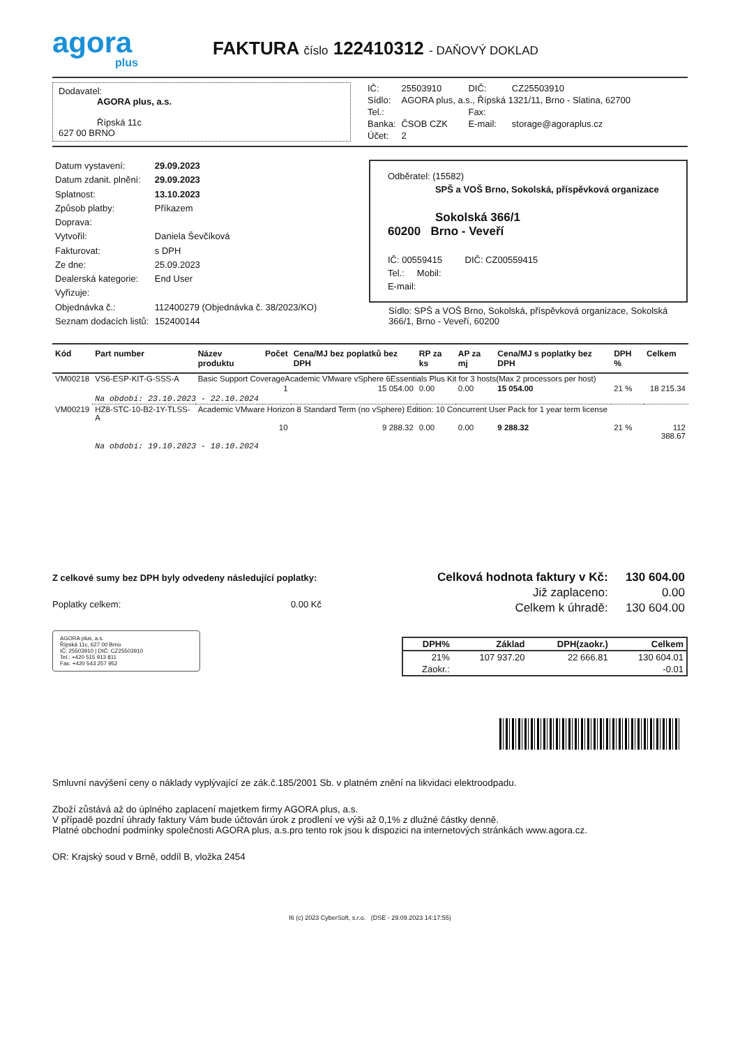agora
plus
FAKTURA číslo 122410312 - DAŇOVÝ DOKLAD
Dodavatel:
AGORA plus, a.s.
Řípská 11c
627 00 BRNO
| IČ: | 25503910 | DIČ: | CZ25503910 |
| Sídlo: | AGORA plus, a.s., Řípská 1321/11, Brno - Slatina, 62700 | | |
| Tel.: | | Fax: | |
| Banka: | ČSOB CZK | E-mail: | storage@agoraplus.cz |
| Účet: | 2 | | |
| Datum vystavení: | 29.09.2023 |
| Datum zdanit. plnění: | 29.09.2023 |
| Splatnost: | 13.10.2023 |
| Způsob platby: | Příkazem |
| Doprava: | |
| Vytvořil: | Daniela Ševčíková |
| Fakturovat: | s DPH |
| Ze dne: | 25.09.2023 |
| Dealerská kategorie: | End User |
| Vyřizuje: | |
| Objednávka č.: | 112400279 (Objednávka č. 38/2023/KO) |
| Seznam dodacích listů: | 152400144 |
Odběratel: (15582)
SPŠ a VOŠ Brno, Sokolská, příspěvková organizace
Sokolská 366/1
60200 Brno - Veveří
IČ: 00559415 DIČ: CZ00559415
Tel.: Mobil:
E-mail:
Sídlo: SPŠ a VOŠ Brno, Sokolská, příspěvková organizace, Sokolská 366/1, Brno - Veveří, 60200
| Kód | Part number | Název produktu | Počet | Cena/MJ bez poplatků bez DPH | RP za ks | AP za mj | Cena/MJ s poplatky bez DPH | DPH % | Celkem |
| --- | --- | --- | --- | --- | --- | --- | --- | --- | --- |
| VM00218 | VS6-ESP-KIT-G-SSS-A | Basic Support CoverageAcademic VMware vSphere 6Essentials Plus Kit for 3 hosts(Max 2 processors per host) | | | | | | | |
| | | | 1 | 15 054.00 | 0.00 | 0.00 | 15 054.00 | 21 % | 18 215.34 |
| | Na období: 23.10.2023 - 22.10.2024 | | | | | | | | |
| VM00219 | HZ8-STC-10-B2-1Y-TLSS-A | Academic VMware Horizon 8 Standard Term (no vSphere) Edition: 10 Concurrent User Pack for 1 year term license | | | | | | | |
| | | | 10 | 9 288.32 | 0.00 | 0.00 | 9 288.32 | 21 % | 112 388.67 |
| | Na období: 19.10.2023 - 18.10.2024 | | | | | | | | |
Z celkové sumy bez DPH byly odvedeny následující poplatky:
Poplatky celkem: 0.00 Kč
AGORA plus, a.s.
Řípská 11c, 627 00 Brno
IČ: 25503910 | DIČ: CZ25503910
Tel.: +420 515 913 811
Fax: +420 543 257 952
| Celková hodnota faktury v Kč: | 130 604.00 |
| Již zaplaceno: | 0.00 |
| Celkem k úhradě: | 130 604.00 |
| DPH% | Základ | DPH(zaokr.) | Celkem |
| --- | --- | --- | --- |
| 21% | 107 937.20 | 22 666.81 | 130 604.01 |
| Zaokr.: | | | -0.01 |
Smluvní navýšení ceny o náklady vyplývající ze zák.č.185/2001 Sb. v platném znění na likvidaci elektroodpadu.
Zboží zůstává až do úplného zaplacení majetkem firmy AGORA plus, a.s.
V případě pozdní úhrady faktury Vám bude účtován úrok z prodlení ve výši až 0,1% z dlužné částky denně.
Platné obchodní podmínky společnosti AGORA plus, a.s.pro tento rok jsou k dispozici na internetových stránkách www.agora.cz.
OR: Krajský soud v Brně, oddíl B, vložka 2454
I6 (c) 2023 CyberSoft, s.r.o. (DSE - 29.09.2023 14:17:55)